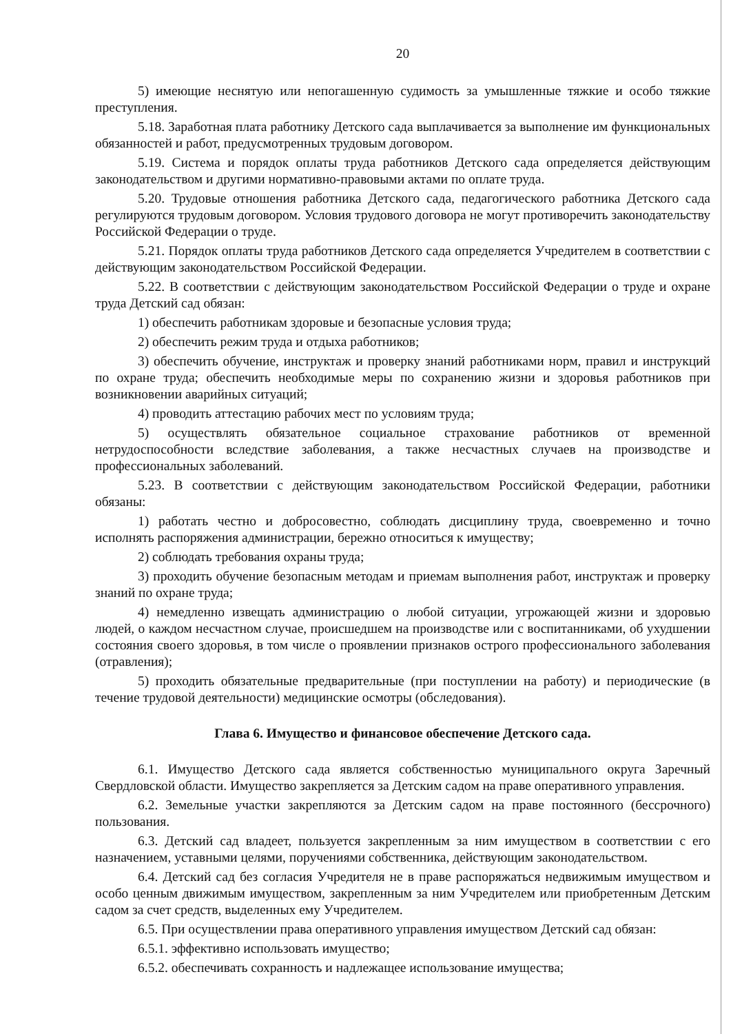20
5) имеющие неснятую или непогашенную судимость за умышленные тяжкие и особо тяжкие преступления.
5.18. Заработная плата работнику Детского сада выплачивается за выполнение им функциональных обязанностей и работ, предусмотренных трудовым договором.
5.19. Система и порядок оплаты труда работников Детского сада определяется действующим законодательством и другими нормативно-правовыми актами по оплате труда.
5.20. Трудовые отношения работника Детского сада, педагогического работника Детского сада регулируются трудовым договором. Условия трудового договора не могут противоречить законодательству Российской Федерации о труде.
5.21. Порядок оплаты труда работников Детского сада определяется Учредителем в соответствии с действующим законодательством Российской Федерации.
5.22. В соответствии с действующим законодательством Российской Федерации о труде и охране труда Детский сад обязан:
1) обеспечить работникам здоровые и безопасные условия труда;
2) обеспечить режим труда и отдыха работников;
3) обеспечить обучение, инструктаж и проверку знаний работниками норм, правил и инструкций по охране труда; обеспечить необходимые меры по сохранению жизни и здоровья работников при возникновении аварийных ситуаций;
4) проводить аттестацию рабочих мест по условиям труда;
5) осуществлять обязательное социальное страхование работников от временной нетрудоспособности вследствие заболевания, а также несчастных случаев на производстве и профессиональных заболеваний.
5.23. В соответствии с действующим законодательством Российской Федерации, работники обязаны:
1) работать честно и добросовестно, соблюдать дисциплину труда, своевременно и точно исполнять распоряжения администрации, бережно относиться к имуществу;
2) соблюдать требования охраны труда;
3) проходить обучение безопасным методам и приемам выполнения работ, инструктаж и проверку знаний по охране труда;
4) немедленно извещать администрацию о любой ситуации, угрожающей жизни и здоровью людей, о каждом несчастном случае, происшедшем на производстве или с воспитанниками, об ухудшении состояния своего здоровья, в том числе о проявлении признаков острого профессионального заболевания (отравления);
5) проходить обязательные предварительные (при поступлении на работу) и периодические (в течение трудовой деятельности) медицинские осмотры (обследования).
Глава 6. Имущество и финансовое обеспечение Детского сада.
6.1. Имущество Детского сада является собственностью муниципального округа Заречный Свердловской области. Имущество закрепляется за Детским садом на праве оперативного управления.
6.2. Земельные участки закрепляются за Детским садом на праве постоянного (бессрочного) пользования.
6.3. Детский сад владеет, пользуется закрепленным за ним имуществом в соответствии с его назначением, уставными целями, поручениями собственника, действующим законодательством.
6.4. Детский сад без согласия Учредителя не в праве распоряжаться недвижимым имуществом и особо ценным движимым имуществом, закрепленным за ним Учредителем или приобретенным Детским садом за счет средств, выделенных ему Учредителем.
6.5. При осуществлении права оперативного управления имуществом Детский сад обязан:
6.5.1. эффективно использовать имущество;
6.5.2. обеспечивать сохранность и надлежащее использование имущества;